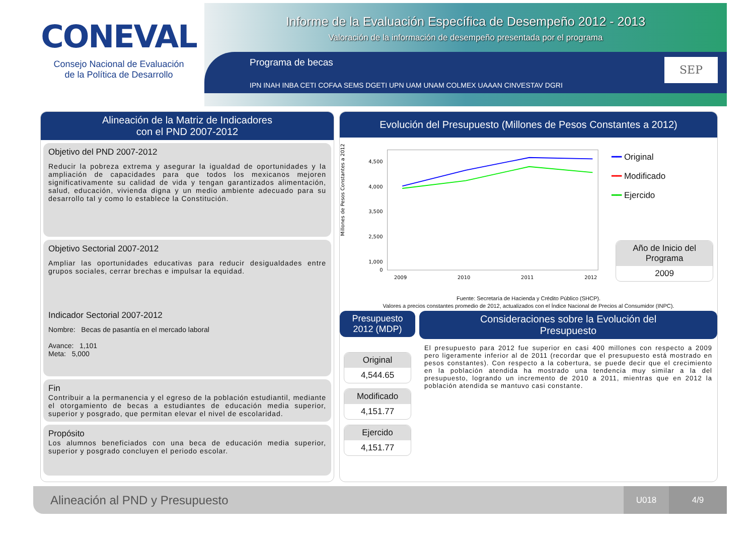CONEVAL
Consejo Nacional de Evaluación
de la Política de Desarrollo
Informe de la Evaluación Específica de Desempeño 2012 - 2013
Valoración de la información de desempeño presentada por el programa
Programa de becas
IPN INAH INBA CETI COFAA SEMS DGETI UPN UAM UNAM COLMEX UAAAN CINVESTAV DGRI
SEP
Alineación de la Matriz de Indicadores
con el PND 2007-2012
Objetivo del PND 2007-2012
Reducir la pobreza extrema y asegurar la igualdad de oportunidades y la ampliación de capacidades para que todos los mexicanos mejoren significativamente su calidad de vida y tengan garantizados alimentación, salud, educación, vivienda digna y un medio ambiente adecuado para su desarrollo tal y como lo establece la Constitución.
Objetivo Sectorial 2007-2012
Ampliar las oportunidades educativas para reducir desigualdades entre grupos sociales, cerrar brechas e impulsar la equidad.
Indicador Sectorial 2007-2012
Nombre: Becas de pasantía en el mercado laboral
Avance: 1,101
Meta: 5,000
Fin
Contribuir a la permanencia y el egreso de la población estudiantil, mediante el otorgamiento de becas a estudiantes de educación media superior, superior y posgrado, que permitan elevar el nivel de escolaridad.
Propósito
Los alumnos beneficiados con una beca de educación media superior, superior y posgrado concluyen el periodo escolar.
Evolución del Presupuesto (Millones de Pesos Constantes a 2012)
Millones de Pesos Constantes a 2012
4,500
4,000
3,500
2,500
1,000
0
2009
2010
2011
2012
━━ Original
━━ Modificado
━━ Ejercido
Año de Inicio del Programa
2009
Fuente: Secretaría de Hacienda y Crédito Público (SHCP).
Valores a precios constantes promedio de 2012, actualizados con el Índice Nacional de Precios al Consumidor (INPC).
Presupuesto
2012 (MDP)
Original
4,544.65
Modificado
4,151.77
Ejercido
4,151.77
Consideraciones sobre la Evolución del
Presupuesto
El presupuesto para 2012 fue superior en casi 400 millones con respecto a 2009 pero ligeramente inferior al de 2011 (recordar que el presupuesto está mostrado en pesos constantes). Con respecto a la cobertura, se puede decir que el crecimiento en la población atendida ha mostrado una tendencia muy similar a la del presupuesto, logrando un incremento de 2010 a 2011, mientras que en 2012 la población atendida se mantuvo casi constante.
Alineación al PND y Presupuesto U018 4/9